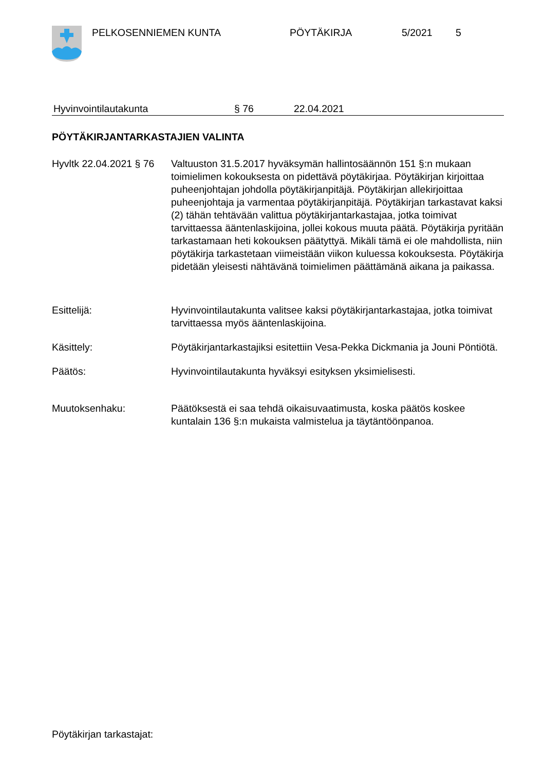PELKOSENNIEMEN KUNTA PÖYTÄKIRJA 5/2021 5
Hyvinvointilautakunta § 76 22.04.2021
PÖYTÄKIRJANTARKASTAJIEN VALINTA
Hyvltk 22.04.2021 § 76
Valtuuston 31.5.2017 hyväksymän hallintosäännön 151 §:n mukaan toimielimen kokouksesta on pidettävä pöytäkirjaa. Pöytäkirjan kirjoittaa puheenjohtajan johdolla pöytäkirjanpitäjä. Pöytäkirjan allekirjoittaa puheenjohtaja ja varmentaa pöytäkirjanpitäjä. Pöytäkirjan tarkastavat kaksi (2) tähän tehtävään valittua pöytäkirjantarkastajaa, jotka toimivat tarvittaessa ääntenlaskijoina, jollei kokous muuta päätä. Pöytäkirja pyritään tarkastamaan heti kokouksen päätyttyä. Mikäli tämä ei ole mahdollista, niin pöytäkirja tarkastetaan viimeistään viikon kuluessa kokouksesta. Pöytäkirja pidetään yleisesti nähtävänä toimielimen päättämänä aikana ja paikassa.
Esittelijä: Hyvinvointilautakunta valitsee kaksi pöytäkirjantarkastajaa, jotka toimivat tarvittaessa myös ääntenlaskijoina.
Käsittely: Pöytäkirjantarkastajiksi esitettiin Vesa-Pekka Dickmania ja Jouni Pöntiötä.
Päätös: Hyvinvointilautakunta hyväksyi esityksen yksimielisesti.
Muutoksenhaku: Päätöksestä ei saa tehdä oikaisuvaatimusta, koska päätös koskee kuntalain 136 §:n mukaista valmistelua ja täytäntöönpanoa.
Pöytäkirjan tarkastajat: